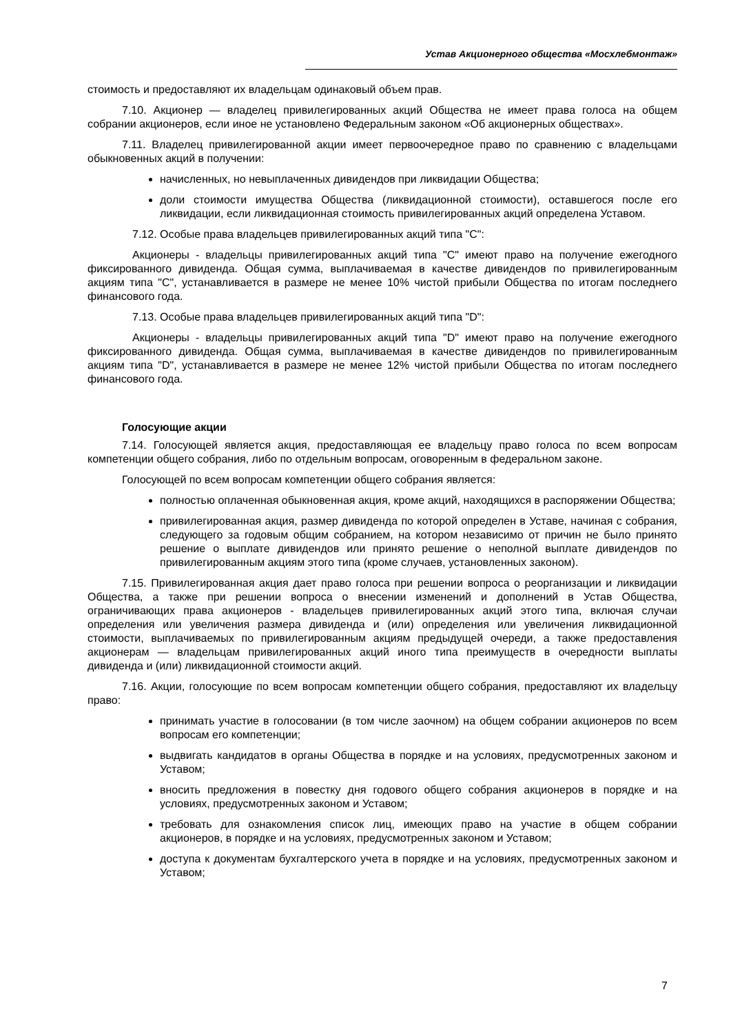Устав Акционерного общества «Мосхлебмонтаж»
стоимость и предоставляют их владельцам одинаковый объем прав.
7.10. Акционер — владелец привилегированных акций Общества не имеет права голоса на общем собрании акционеров, если иное не установлено Федеральным законом «Об акционерных обществах».
7.11. Владелец привилегированной акции имеет первоочередное право по сравнению с владельцами обыкновенных акций в получении:
начисленных, но невыплаченных дивидендов при ликвидации Общества;
доли стоимости имущества Общества (ликвидационной стоимости), оставшегося после его ликвидации, если ликвидационная стоимость привилегированных акций определена Уставом.
7.12. Особые права владельцев привилегированных акций типа "C":
Акционеры - владельцы привилегированных акций типа "C" имеют право на получение ежегодного фиксированного дивиденда. Общая сумма, выплачиваемая в качестве дивидендов по привилегированным акциям типа "C", устанавливается в размере не менее 10% чистой прибыли Общества по итогам последнего финансового года.
7.13. Особые права владельцев привилегированных акций типа "D":
Акционеры - владельцы привилегированных акций типа "D" имеют право на получение ежегодного фиксированного дивиденда. Общая сумма, выплачиваемая в качестве дивидендов по привилегированным акциям типа "D", устанавливается в размере не менее 12% чистой прибыли Общества по итогам последнего финансового года.
Голосующие акции
7.14. Голосующей является акция, предоставляющая ее владельцу право голоса по всем вопросам компетенции общего собрания, либо по отдельным вопросам, оговоренным в федеральном законе.
Голосующей по всем вопросам компетенции общего собрания является:
полностью оплаченная обыкновенная акция, кроме акций, находящихся в распоряжении Общества;
привилегированная акция, размер дивиденда по которой определен в Уставе, начиная с собрания, следующего за годовым общим собранием, на котором независимо от причин не было принято решение о выплате дивидендов или принято решение о неполной выплате дивидендов по привилегированным акциям этого типа (кроме случаев, установленных законом).
7.15. Привилегированная акция дает право голоса при решении вопроса о реорганизации и ликвидации Общества, а также при решении вопроса о внесении изменений и дополнений в Устав Общества, ограничивающих права акционеров - владельцев привилегированных акций этого типа, включая случаи определения или увеличения размера дивиденда и (или) определения или увеличения ликвидационной стоимости, выплачиваемых по привилегированным акциям предыдущей очереди, а также предоставления акционерам — владельцам привилегированных акций иного типа преимуществ в очередности выплаты дивиденда и (или) ликвидационной стоимости акций.
7.16. Акции, голосующие по всем вопросам компетенции общего собрания, предоставляют их владельцу право:
принимать участие в голосовании (в том числе заочном) на общем собрании акционеров по всем вопросам его компетенции;
выдвигать кандидатов в органы Общества в порядке и на условиях, предусмотренных законом и Уставом;
вносить предложения в повестку дня годового общего собрания акционеров в порядке и на условиях, предусмотренных законом и Уставом;
требовать для ознакомления список лиц, имеющих право на участие в общем собрании акционеров, в порядке и на условиях, предусмотренных законом и Уставом;
доступа к документам бухгалтерского учета в порядке и на условиях, предусмотренных законом и Уставом;
7